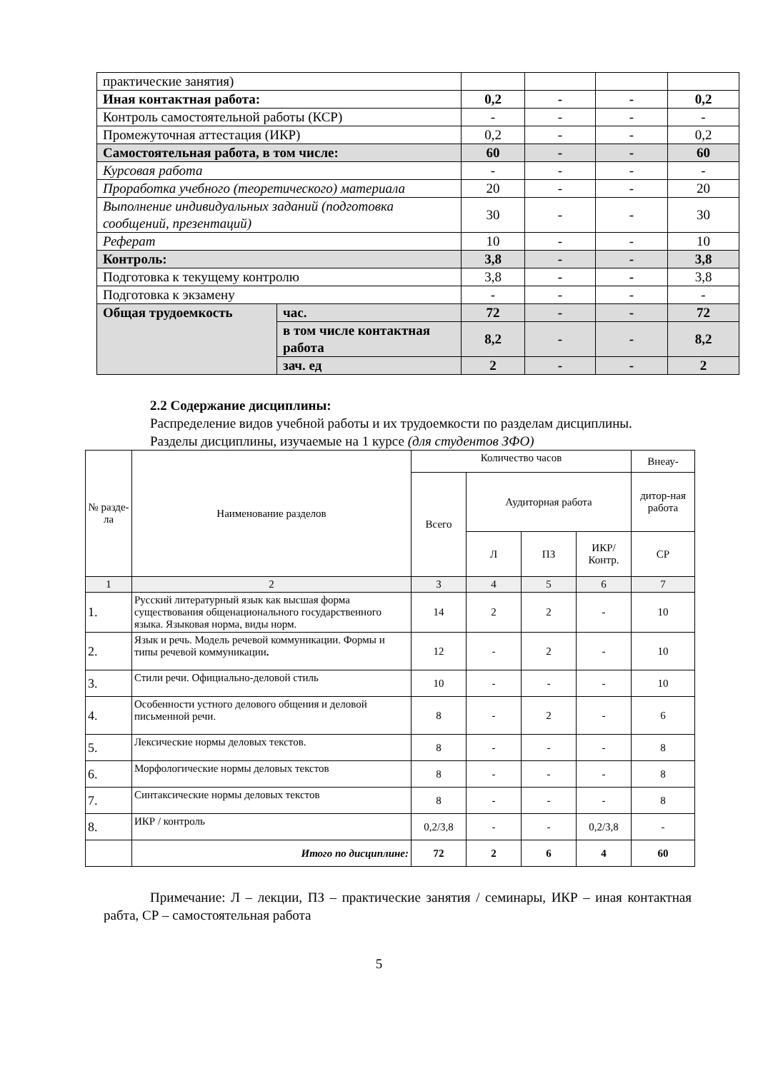| практические занятия) | | | | | |
| Иная контактная работа: | | 0,2 | - | - | 0,2 |
| Контроль самостоятельной работы (КСР) | | - | - | - | - |
| Промежуточная аттестация (ИКР) | | 0,2 | - | - | 0,2 |
| Самостоятельная работа, в том числе: | | 60 | - | - | 60 |
| Курсовая работа | | - | - | - | - |
| Проработка учебного (теоретического) материала | | 20 | - | - | 20 |
| Выполнение индивидуальных заданий (подготовка сообщений, презентаций) | | 30 | - | - | 30 |
| Реферат | | 10 | - | - | 10 |
| Контроль: | | 3,8 | - | - | 3,8 |
| Подготовка к текущему контролю | | 3,8 | - | - | 3,8 |
| Подготовка к экзамену | | - | - | - | - |
| Общая трудоемкость | час. | 72 | - | - | 72 |
| | в том числе контактная работа | 8,2 | - | - | 8,2 |
| | зач. ед | 2 | - | - | 2 |
2.2 Содержание дисциплины:
Распределение видов учебной работы и их трудоемкости по разделам дисциплины.
Разделы дисциплины, изучаемые на 1 курсе (для студентов ЗФО)
| № разде-ла | Наименование разделов | Количество часов | | | | Внеау- |
| | | Всего | Аудиторная работа | | | дитор-ная работа |
| | | | Л | ПЗ | ИКР/ Контр. | СР |
| 1 | 2 | 3 | 4 | 5 | 6 | 7 |
| 1. | Русский литературный язык как высшая форма существования общенационального государственного языка. Языковая норма, виды норм. | 14 | 2 | 2 | - | 10 |
| 2. | Язык и речь. Модель речевой коммуникации. Формы и типы речевой коммуникации . | 12 | - | 2 | - | 10 |
| 3. | Стили речи. Официально-деловой стиль | 10 | - | - | - | 10 |
| 4. | Особенности устного делового общения и деловой письменной речи. | 8 | - | 2 | - | 6 |
| 5. | Лексические нормы деловых текстов. | 8 | - | - | - | 8 |
| 6. | Морфологические нормы деловых текстов | 8 | - | - | - | 8 |
| 7. | Синтаксические нормы деловых текстов | 8 | - | - | - | 8 |
| 8. | ИКР / контроль | 0,2/3,8 | - | - | 0,2/3,8 | - |
| | Итого по дисциплине: | 72 | 2 | 6 | 4 | 60 |
Примечание: Л – лекции, ПЗ – практические занятия / семинары, ИКР – иная контактная рабта, СР – самостоятельная работа
5